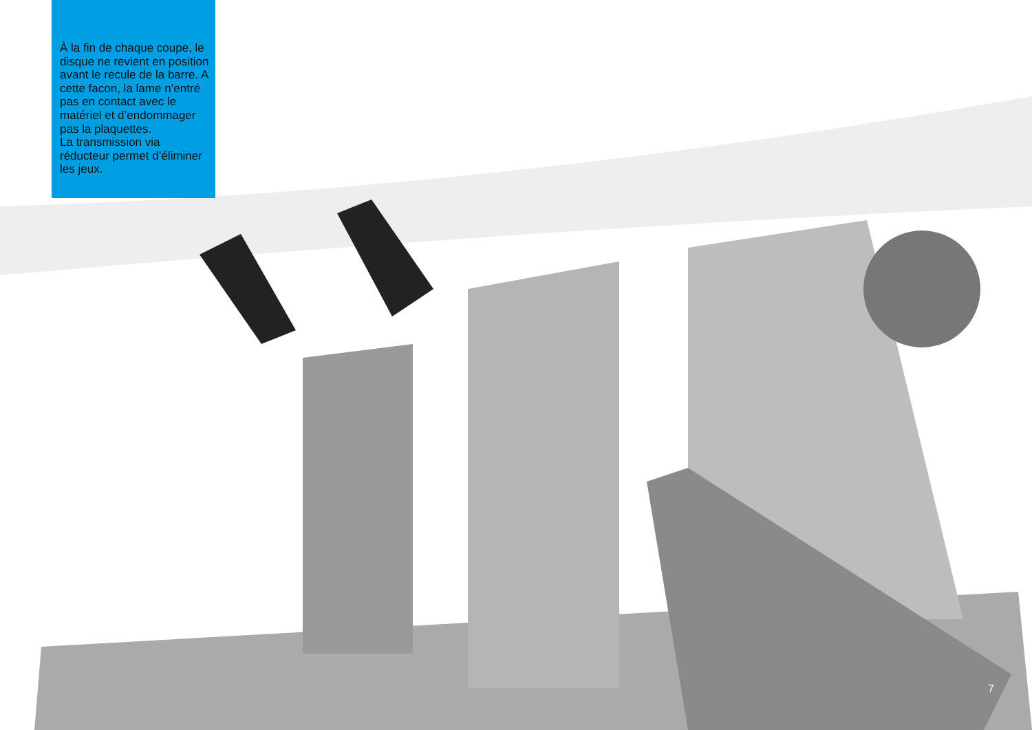À la fin de chaque coupe, le disque ne revient en position avant le recule de la barre. A cette facon, la lame n’entré pas en contact avec le matériel et d’endommager pas la plaquettes.
La transmission via réducteur permet d’éliminer les jeux.
7